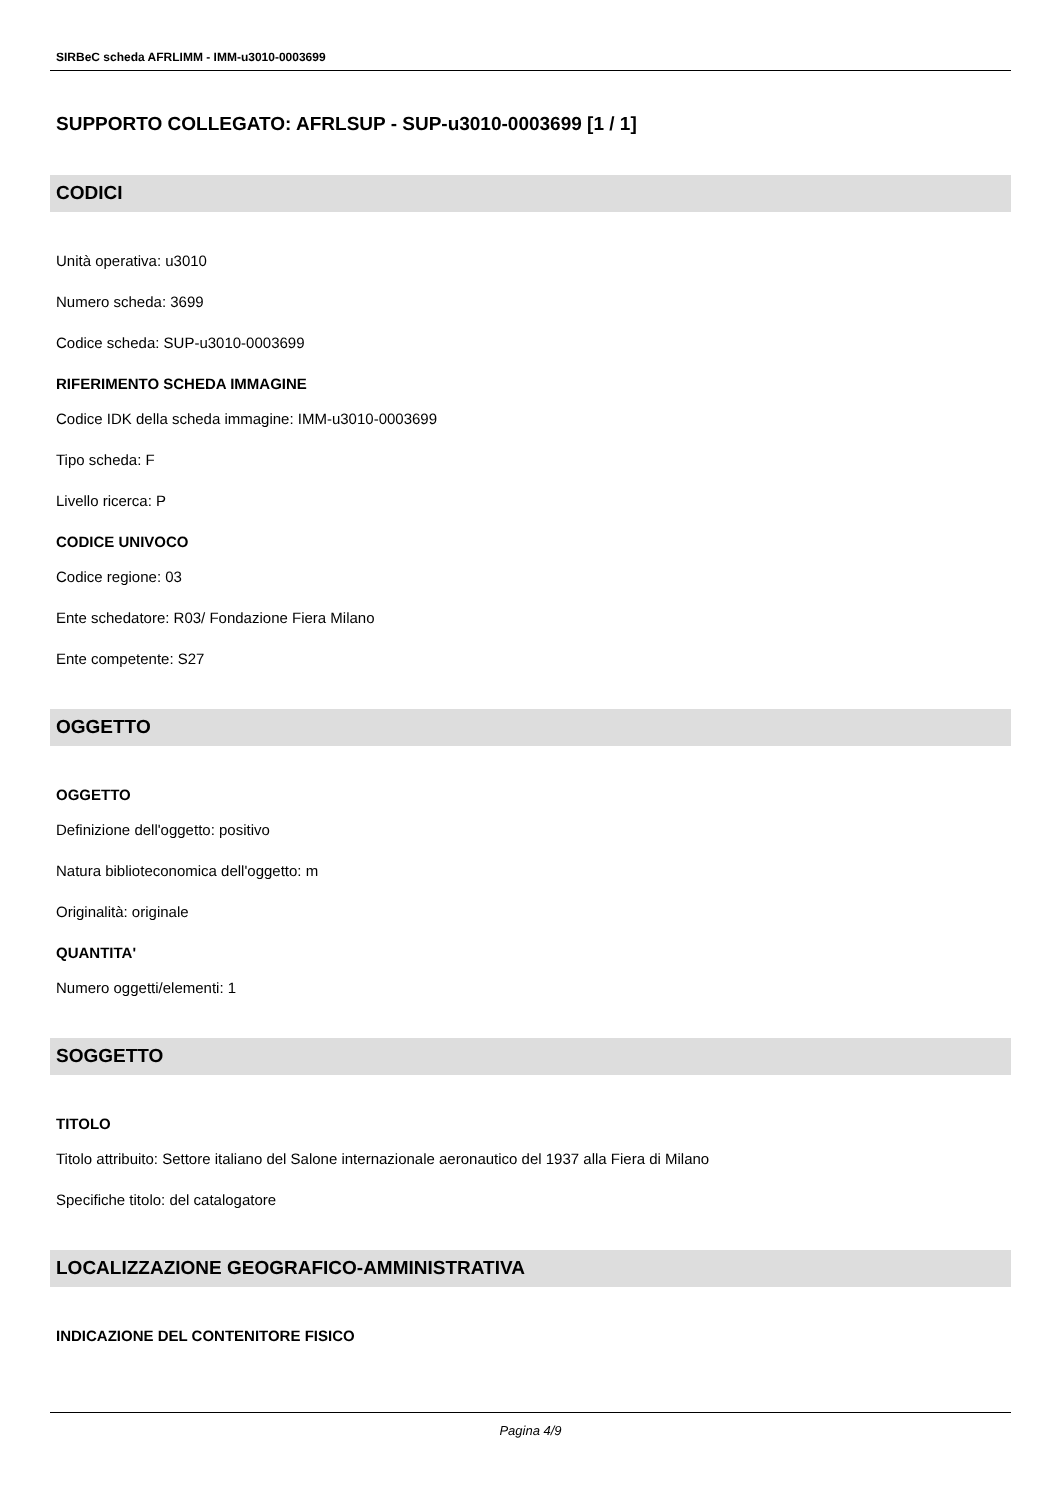SIRBeC scheda AFRLIMM - IMM-u3010-0003699
SUPPORTO COLLEGATO: AFRLSUP - SUP-u3010-0003699 [1 / 1]
CODICI
Unità operativa: u3010
Numero scheda: 3699
Codice scheda: SUP-u3010-0003699
RIFERIMENTO SCHEDA IMMAGINE
Codice IDK della scheda immagine: IMM-u3010-0003699
Tipo scheda: F
Livello ricerca: P
CODICE UNIVOCO
Codice regione: 03
Ente schedatore: R03/ Fondazione Fiera Milano
Ente competente: S27
OGGETTO
OGGETTO
Definizione dell'oggetto: positivo
Natura biblioteconomica dell'oggetto: m
Originalità: originale
QUANTITA'
Numero oggetti/elementi: 1
SOGGETTO
TITOLO
Titolo attribuito: Settore italiano del Salone internazionale aeronautico del 1937 alla Fiera di Milano
Specifiche titolo: del catalogatore
LOCALIZZAZIONE GEOGRAFICO-AMMINISTRATIVA
INDICAZIONE DEL CONTENITORE FISICO
Pagina 4/9